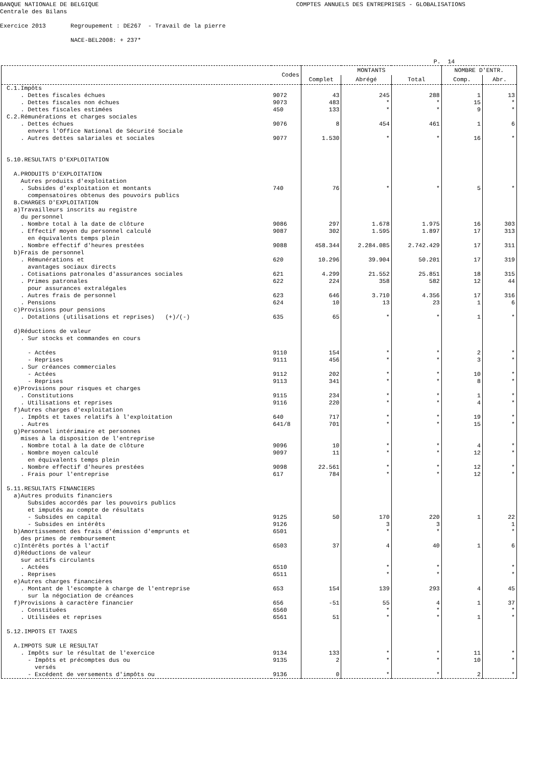BANQUE NATIONALE DE BELGIQUE COMPTES ANNUELS DES ENTREPRISES - GLOBALISATIONS Centrale des Bilans Exercice 2013 Regroupement : DE267 - Travail de la pierre NACE-BEL2008: + 237* P. 14
| | Codes | MONTANTS | | | NOMBRE D'ENTR. | |
| --- | --- | --- | --- | --- | --- | --- |
| | | Complet | Abrégé | Total | Comp. | Abr. |
| C.1.Impôts | | | | | | |
| . Dettes fiscales échues | 9072 | 43 | 245 | 288 | 1 | 13 |
| . Dettes fiscales non échues | 9073 | 483 | * | * | 15 | * |
| . Dettes fiscales estimées | 450 | 133 | * | * | 9 | * |
| C.2.Rémunérations et charges sociales | | | | | | |
| . Dettes échues | 9076 | 8 | 454 | 461 | 1 | 6 |
| envers l'Office National de Sécurité Sociale | | | | | | |
| . Autres dettes salariales et sociales | 9077 | 1.530 | * | * | 16 | * |
| 5.10.RESULTATS D'EXPLOITATION | | | | | | |
| A.PRODUITS D'EXPLOITATION | | | | | | |
| Autres produits d'exploitation | | | | | | |
| . Subsides d'exploitation et montants | 740 | 76 | * | * | 5 | * |
| compensatoires obtenus des pouvoirs publics | | | | | | |
| B.CHARGES D'EXPLOITATION | | | | | | |
| a)Travailleurs inscrits au registre | | | | | | |
| du personnel | | | | | | |
| . Nombre total à la date de clôture | 9086 | 297 | 1.678 | 1.975 | 16 | 303 |
| . Effectif moyen du personnel calculé | 9087 | 302 | 1.595 | 1.897 | 17 | 313 |
| en équivalents temps plein | | | | | | |
| . Nombre effectif d'heures prestées | 9088 | 458.344 | 2.284.085 | 2.742.429 | 17 | 311 |
| b)Frais de personnel | | | | | | |
| . Rémunérations et | 620 | 10.296 | 39.904 | 50.201 | 17 | 319 |
| avantages sociaux directs | | | | | | |
| . Cotisations patronales d'assurances sociales | 621 | 4.299 | 21.552 | 25.851 | 18 | 315 |
| . Primes patronales | 622 | 224 | 358 | 582 | 12 | 44 |
| pour assurances extralégales | | | | | | |
| . Autres frais de personnel | 623 | 646 | 3.710 | 4.356 | 17 | 316 |
| . Pensions | 624 | 10 | 13 | 23 | 1 | 6 |
| c)Provisions pour pensions | | | | | | |
| . Dotations (utilisations et reprises) (+)/(-) | 635 | 65 | * | * | 1 | * |
| d)Réductions de valeur | | | | | | |
| . Sur stocks et commandes en cours | | | | | | |
| - Actées | 9110 | 154 | * | * | 2 | * |
| - Reprises | 9111 | 456 | * | * | 3 | * |
| . Sur créances commerciales | | | | | | |
| - Actées | 9112 | 202 | * | * | 10 | * |
| - Reprises | 9113 | 341 | * | * | 8 | * |
| e)Provisions pour risques et charges | | | | | | |
| . Constitutions | 9115 | 234 | * | * | 1 | * |
| . Utilisations et reprises | 9116 | 220 | * | * | 4 | * |
| f)Autres charges d'exploitation | | | | | | |
| . Impôts et taxes relatifs à l'exploitation | 640 | 717 | * | * | 19 | * |
| . Autres | 641/8 | 701 | * | * | 15 | * |
| g)Personnel intérimaire et personnes | | | | | | |
| mises à la disposition de l'entreprise | | | | | | |
| . Nombre total à la date de clôture | 9096 | 10 | * | * | 4 | * |
| . Nombre moyen calculé | 9097 | 11 | * | * | 12 | * |
| en équivalents temps plein | | | | | | |
| . Nombre effectif d'heures prestées | 9098 | 22.561 | * | * | 12 | * |
| . Frais pour l'entreprise | 617 | 784 | * | * | 12 | * |
| 5.11.RESULTATS FINANCIERS | | | | | | |
| a)Autres produits financiers | | | | | | |
| Subsides accordés par les pouvoirs publics | | | | | | |
| et imputés au compte de résultats | | | | | | |
| - Subsides en capital | 9125 | 50 | 170 | 220 | 1 | 22 |
| - Subsides en intérêts | 9126 | | 3 | 3 | | 1 |
| b)Amortissement des frais d'émission d'emprunts et | 6501 | | * | * | | * |
| des primes de remboursement | | | | | | |
| c)Intérêts portés à l'actif | 6503 | 37 | 4 | 40 | 1 | 6 |
| d)Réductions de valeur | | | | | | |
| sur actifs circulants | | | | | | |
| . Actées | 6510 | | * | * | | * |
| . Reprises | 6511 | | * | * | | * |
| e)Autres charges financières | | | | | | |
| . Montant de l'escompte à charge de l'entreprise | 653 | 154 | 139 | 293 | 4 | 45 |
| sur la négociation de créances | | | | | | |
| f)Provisions à caractère financier | 656 | -51 | 55 | 4 | 1 | 37 |
| . Constituées | 6560 | | * | * | | * |
| . Utilisées et reprises | 6561 | 51 | * | * | 1 | * |
| 5.12.IMPOTS ET TAXES | | | | | | |
| A.IMPOTS SUR LE RESULTAT | | | | | | |
| . Impôts sur le résultat de l'exercice | 9134 | 133 | * | * | 11 | * |
| - Impôts et précomptes dus ou | 9135 | 2 | * | * | 10 | * |
| versés | | | | | | |
| - Excédent de versements d'impôts ou | 9136 | 0 | * | * | 2 | * |